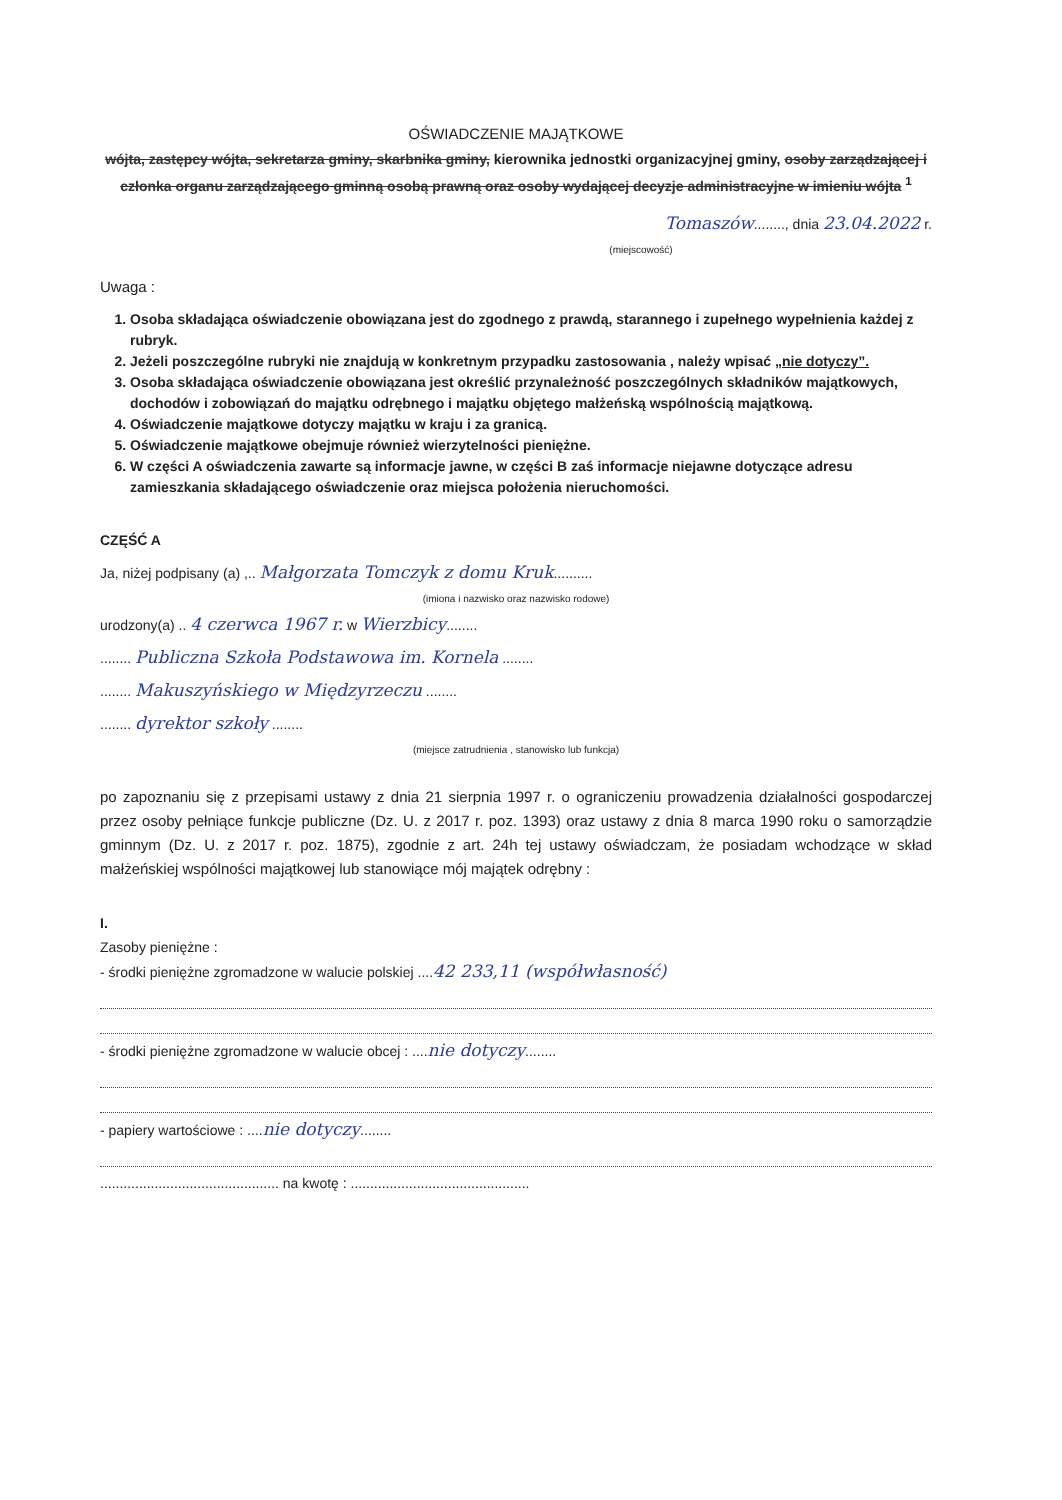OŚWIADCZENIE MAJĄTKOWE
wójta, zastępcy wójta, sekretarza gminy, skarbnika gminy, kierownika jednostki organizacyjnej gminy, osoby zarządzającej i członka organu zarządzającego gminną osobą prawną oraz osoby wydającej decyzje administracyjne w imieniu wójta <sup>1</sup>
Tomaszów........, dnia 23.04.2022 r.
(miejscowość)
Uwaga :
1. Osoba składająca oświadczenie obowiązana jest do zgodnego z prawdą, starannego i zupełnego wypełnienia każdej z rubryk.
2. Jeżeli poszczególne rubryki nie znajdują w konkretnym przypadku zastosowania , należy wpisać „nie dotyczy”.
3. Osoba składająca oświadczenie obowiązana jest określić przynależność poszczególnych składników majątkowych, dochodów i zobowiązań do majątku odrębnego i majątku objętego małżeńską wspólnością majątkową.
4. Oświadczenie majątkowe dotyczy majątku w kraju i za granicą.
5. Oświadczenie majątkowe obejmuje również wierzytelności pieniężne.
6. W części A oświadczenia zawarte są informacje jawne, w części B zaś informacje niejawne dotyczące adresu zamieszkania składającego oświadczenie oraz miejsca położenia nieruchomości.
CZĘŚĆ A
Ja, niżej podpisany (a) ,.. Małgorzata Tomczyk z domu Kruk..........
(imiona i nazwisko oraz nazwisko rodowe)
urodzony(a) .. 4 czerwca 1967 r. w Wierzbicy........
........ Publiczna Szkoła Podstawowa im. Kornela ........
........ Makuszyńskiego w Międzyrzeczu ........
........ dyrektor szkoły ........
(miejsce zatrudnienia , stanowisko lub funkcja)
po zapoznaniu się z przepisami ustawy z dnia 21 sierpnia 1997 r. o ograniczeniu prowadzenia działalności gospodarczej przez osoby pełniące funkcje publiczne (Dz. U. z 2017 r. poz. 1393) oraz ustawy z dnia 8 marca 1990 roku o samorządzie gminnym (Dz. U. z 2017 r. poz. 1875), zgodnie z art. 24h tej ustawy oświadczam, że posiadam wchodzące w skład małżeńskiej wspólności majątkowej lub stanowiące mój majątek odrębny :
I.
Zasoby pieniężne :
- środki pieniężne zgromadzone w walucie polskiej ....42 233,11 (współwłasność)
- środki pieniężne zgromadzone w walucie obcej : ....nie dotyczy........
- papiery wartościowe : ....nie dotyczy........
.............................................. na kwotę : ..............................................